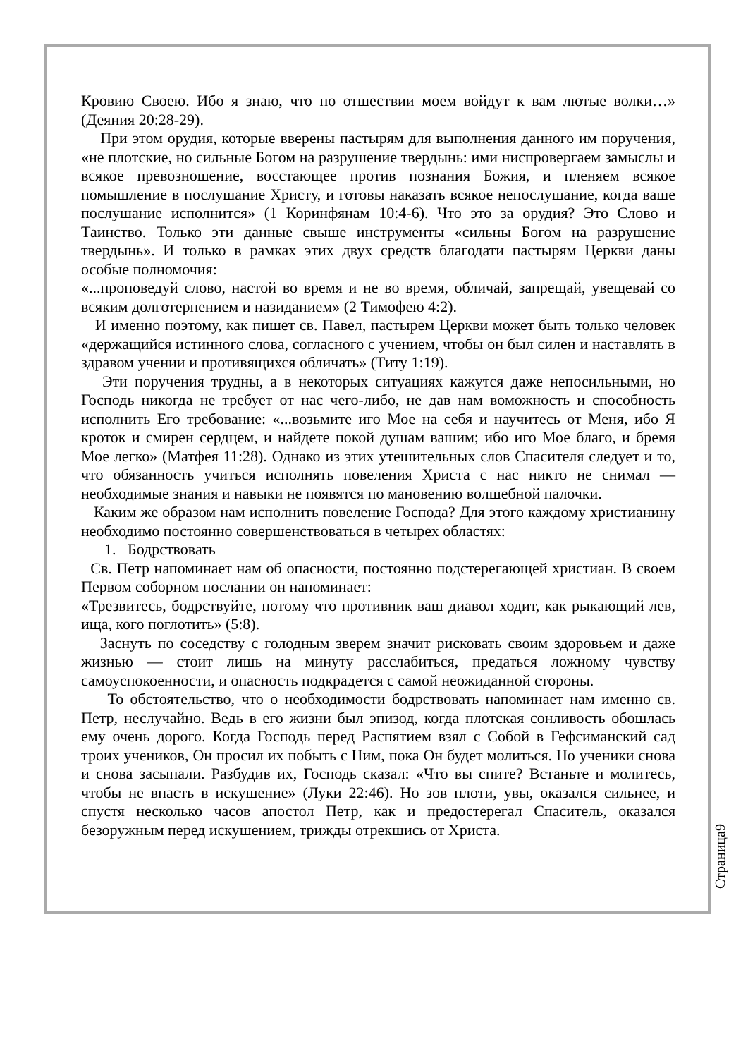Кровию Своею. Ибо я знаю, что по отшествии моем войдут к вам лютые волки…» (Деяния 20:28-29).
При этом орудия, которые вверены пастырям для выполнения данного им поручения, «не плотские, но сильные Богом на разрушение твердынь: ими ниспровергаем замыслы и всякое превозношение, восстающее против познания Божия, и пленяем всякое помышление в послушание Христу, и готовы наказать всякое непослушание, когда ваше послушание исполнится» (1 Коринфянам 10:4-6). Что это за орудия? Это Слово и Таинство. Только эти данные свыше инструменты «сильны Богом на разрушение твердынь». И только в рамках этих двух средств благодати пастырям Церкви даны особые полномочия:
«...проповедуй слово, настой во время и не во время, обличай, запрещай, увещевай со всяким долготерпением и назиданием» (2 Тимофею 4:2).
И именно поэтому, как пишет св. Павел, пастырем Церкви может быть только человек «держащийся истинного слова, согласного с учением, чтобы он был силен и наставлять в здравом учении и противящихся обличать» (Титу 1:19).
Эти поручения трудны, а в некоторых ситуациях кажутся даже непосильными, но Господь никогда не требует от нас чего-либо, не дав нам воможность и способность исполнить Его требование: «...возьмите иго Мое на себя и научитесь от Меня, ибо Я кроток и смирен сердцем, и найдете покой душам вашим; ибо иго Мое благо, и бремя Мое легко» (Матфея 11:28). Однако из этих утешительных слов Спасителя следует и то, что обязанность учиться исполнять повеления Христа с нас никто не снимал — необходимые знания и навыки не появятся по мановению волшебной палочки.
Каким же образом нам исполнить повеление Господа? Для этого каждому христианину необходимо постоянно совершенствоваться в четырех областях:
1. Бодрствовать
Св. Петр напоминает нам об опасности, постоянно подстерегающей христиан. В своем Первом соборном послании он напоминает:
«Трезвитесь, бодрствуйте, потому что противник ваш диавол ходит, как рыкающий лев, ища, кого поглотить» (5:8).
Заснуть по соседству с голодным зверем значит рисковать своим здоровьем и даже жизнью — стоит лишь на минуту расслабиться, предаться ложному чувству самоуспокоенности, и опасность подкрадется с самой неожиданной стороны.
То обстоятельство, что о необходимости бодрствовать напоминает нам именно св. Петр, неслучайно. Ведь в его жизни был эпизод, когда плотская сонливость обошлась ему очень дорого. Когда Господь перед Распятием взял с Собой в Гефсиманский сад троих учеников, Он просил их побыть с Ним, пока Он будет молиться. Но ученики снова и снова засыпали. Разбудив их, Господь сказал: «Что вы спите? Встаньте и молитесь, чтобы не впасть в искушение» (Луки 22:46). Но зов плоти, увы, оказался сильнее, и спустя несколько часов апостол Петр, как и предостерегал Спаситель, оказался безоружным перед искушением, трижды отрекшись от Христа.
Страница9